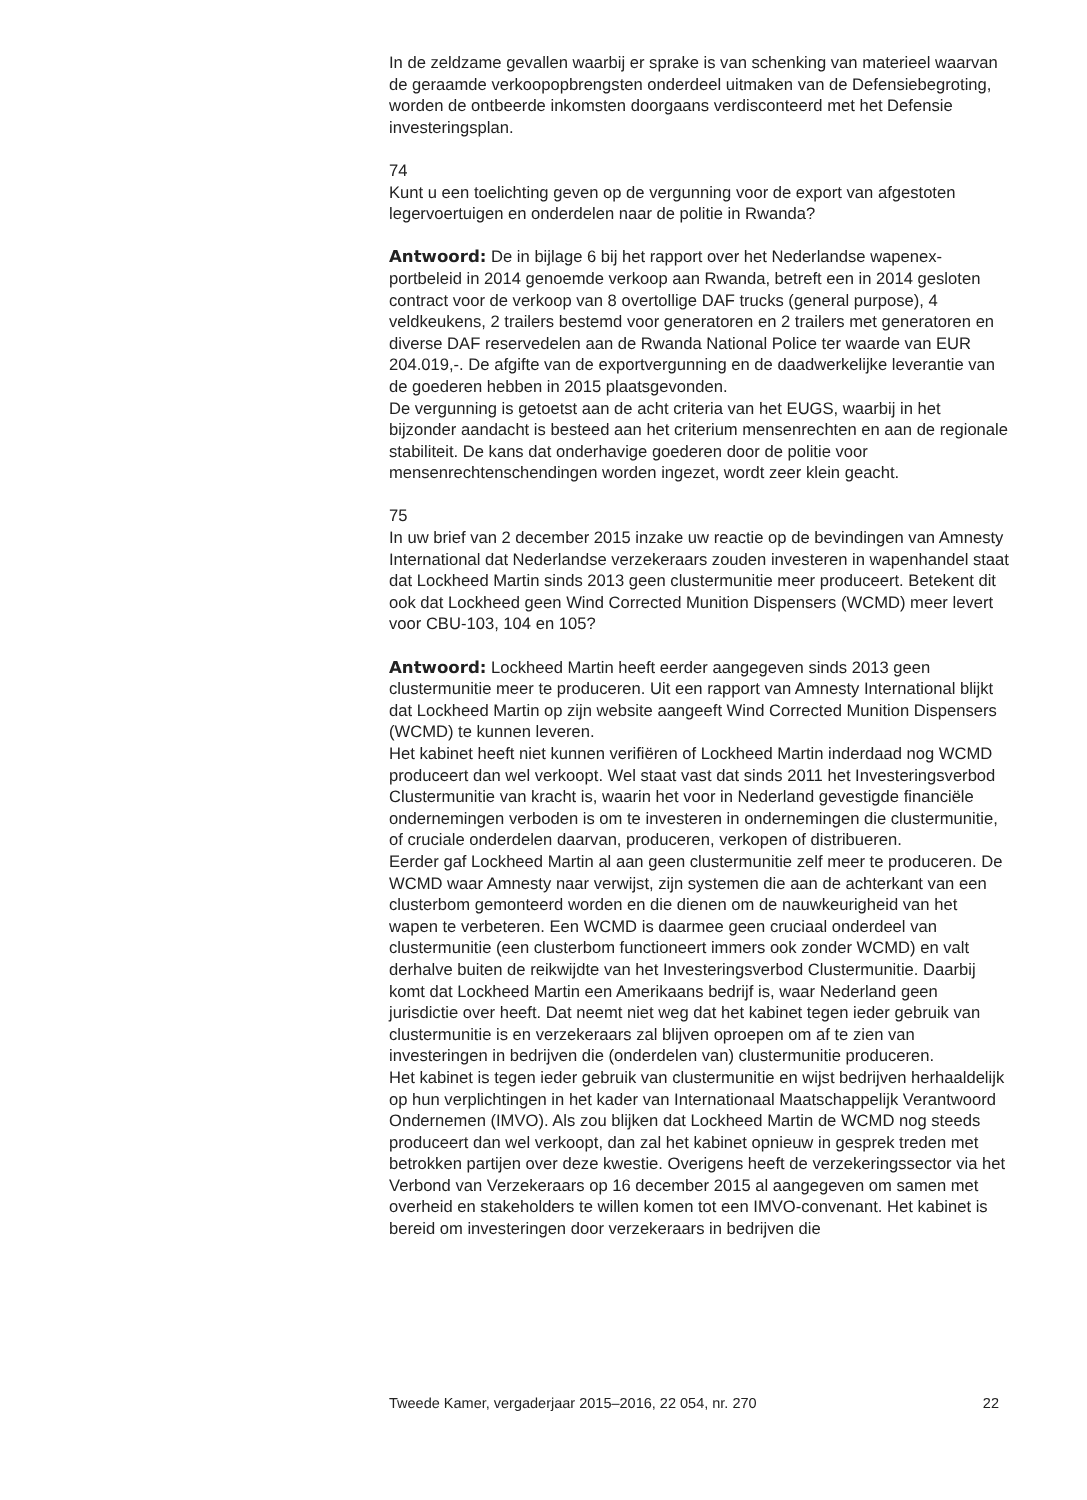In de zeldzame gevallen waarbij er sprake is van schenking van materieel waarvan de geraamde verkoopopbrengsten onderdeel uitmaken van de Defensiebegroting, worden de ontbeerde inkomsten doorgaans verdis­conteerd met het Defensie investeringsplan.
74
Kunt u een toelichting geven op de vergunning voor de export van afgestoten legervoertuigen en onderdelen naar de politie in Rwanda?
Antwoord: De in bijlage 6 bij het rapport over het Nederlandse wapenex­portbeleid in 2014 genoemde verkoop aan Rwanda, betreft een in 2014 gesloten contract voor de verkoop van 8 overtollige DAF trucks (general purpose), 4 veldkeukens, 2 trailers bestemd voor generatoren en 2 trailers met generatoren en diverse DAF reservedelen aan de Rwanda National Police ter waarde van EUR 204.019,-. De afgifte van de exportvergunning en de daadwerkelijke leverantie van de goederen hebben in 2015 plaatsgevonden.
De vergunning is getoetst aan de acht criteria van het EUGS, waarbij in het bijzonder aandacht is besteed aan het criterium mensenrechten en aan de regionale stabiliteit. De kans dat onderhavige goederen door de politie voor mensenrechtenschendingen worden ingezet, wordt zeer klein geacht.
75
In uw brief van 2 december 2015 inzake uw reactie op de bevindingen van Amnesty International dat Nederlandse verzekeraars zouden investeren in wapenhandel staat dat Lockheed Martin sinds 2013 geen clustermunitie meer produceert. Betekent dit ook dat Lockheed geen Wind Corrected Munition Dispensers (WCMD) meer levert voor CBU-103, 104 en 105?
Antwoord: Lockheed Martin heeft eerder aangegeven sinds 2013 geen clustermunitie meer te produceren. Uit een rapport van Amnesty International blijkt dat Lockheed Martin op zijn website aangeeft Wind Corrected Munition Dispensers (WCMD) te kunnen leveren.
Het kabinet heeft niet kunnen verifiëren of Lockheed Martin inderdaad nog WCMD produceert dan wel verkoopt. Wel staat vast dat sinds 2011 het Investeringsverbod Clustermunitie van kracht is, waarin het voor in Nederland gevestigde financiële ondernemingen verboden is om te investeren in ondernemingen die clustermunitie, of cruciale onderdelen daarvan, produceren, verkopen of distribueren.
Eerder gaf Lockheed Martin al aan geen clustermunitie zelf meer te produceren. De WCMD waar Amnesty naar verwijst, zijn systemen die aan de achterkant van een clusterbom gemonteerd worden en die dienen om de nauwkeurigheid van het wapen te verbeteren. Een WCMD is daarmee geen cruciaal onderdeel van clustermunitie (een clusterbom functioneert immers ook zonder WCMD) en valt derhalve buiten de reikwijdte van het Investeringsverbod Clustermunitie. Daarbij komt dat Lockheed Martin een Amerikaans bedrijf is, waar Nederland geen jurisdictie over heeft. Dat neemt niet weg dat het kabinet tegen ieder gebruik van clustermunitie is en verzekeraars zal blijven oproepen om af te zien van investeringen in bedrijven die (onderdelen van) clustermunitie produceren.
Het kabinet is tegen ieder gebruik van clustermunitie en wijst bedrijven herhaaldelijk op hun verplichtingen in het kader van Internationaal Maatschappelijk Verantwoord Ondernemen (IMVO). Als zou blijken dat Lockheed Martin de WCMD nog steeds produceert dan wel verkoopt, dan zal het kabinet opnieuw in gesprek treden met betrokken partijen over deze kwestie. Overigens heeft de verzekeringssector via het Verbond van Verzekeraars op 16 december 2015 al aangegeven om samen met overheid en stakeholders te willen komen tot een IMVO-convenant. Het kabinet is bereid om investeringen door verzekeraars in bedrijven die
Tweede Kamer, vergaderjaar 2015–2016, 22 054, nr. 270 22